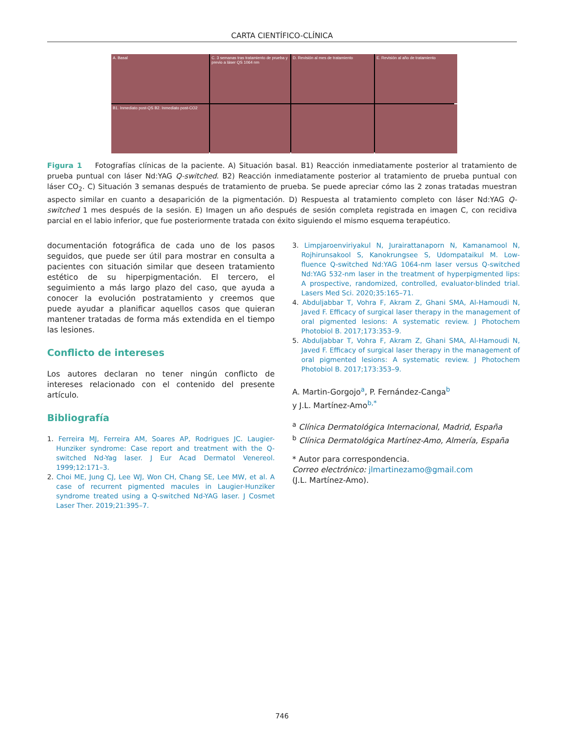CARTA CIENTÍFICO-CLÍNICA
A. Basal
C. 3 semanas tras tratamiento de prueba y previo a láser QS 1064 nm
D. Revisión al mes de tratamiento
E. Revisión al año de tratamiento
B1. Inmediato post-QS B2. Inmediato post-CO2
Figura 1 Fotografías clínicas de la paciente. A) Situación basal. B1) Reacción inmediatamente posterior al tratamiento de prueba puntual con láser Nd:YAG Q-switched. B2) Reacción inmediatamente posterior al tratamiento de prueba puntual con láser CO<sub>2</sub>. C) Situación 3 semanas después de tratamiento de prueba. Se puede apreciar cómo las 2 zonas tratadas muestran aspecto similar en cuanto a desaparición de la pigmentación. D) Respuesta al tratamiento completo con láser Nd:YAG Q-switched 1 mes después de la sesión. E) Imagen un año después de sesión completa registrada en imagen C, con recidiva parcial en el labio inferior, que fue posteriormente tratada con éxito siguiendo el mismo esquema terapéutico.
documentación fotográfica de cada uno de los pasos seguidos, que puede ser útil para mostrar en consulta a pacientes con situación similar que deseen tratamiento estético de su hiperpigmentación. El tercero, el seguimiento a más largo plazo del caso, que ayuda a conocer la evolución postratamiento y creemos que puede ayudar a planificar aquellos casos que quieran mantener tratadas de forma más extendida en el tiempo las lesiones.
Conflicto de intereses
Los autores declaran no tener ningún conflicto de intereses relacionado con el contenido del presente artículo.
Bibliografía
1. Ferreira MJ, Ferreira AM, Soares AP, Rodrigues JC. Laugier-Hunziker syndrome: Case report and treatment with the Q-switched Nd-Yag laser. J Eur Acad Dermatol Venereol. 1999;12:171–3.
2. Choi ME, Jung CJ, Lee WJ, Won CH, Chang SE, Lee MW, et al. A case of recurrent pigmented macules in Laugier-Hunziker syndrome treated using a Q-switched Nd-YAG laser. J Cosmet Laser Ther. 2019;21:395–7.
3. Limpjaroenviriyakul N, Jurairattanaporn N, Kamanamool N, Rojhirunsakool S, Kanokrungsee S, Udompataikul M. Low-fluence Q-switched Nd:YAG 1064-nm laser versus Q-switched Nd:YAG 532-nm laser in the treatment of hyperpigmented lips: A prospective, randomized, controlled, evaluator-blinded trial. Lasers Med Sci. 2020;35:165–71.
4. Abduljabbar T, Vohra F, Akram Z, Ghani SMA, Al-Hamoudi N, Javed F. Efficacy of surgical laser therapy in the management of oral pigmented lesions: A systematic review. J Photochem Photobiol B. 2017;173:353–9.
5. Abduljabbar T, Vohra F, Akram Z, Ghani SMA, Al-Hamoudi N, Javed F. Efficacy of surgical laser therapy in the management of oral pigmented lesions: A systematic review. J Photochem Photobiol B. 2017;173:353–9.
A. Martin-Gorgojo<sup>a</sup>, P. Fernández-Canga<sup>b</sup>
y J.L. Martínez-Amo<sup>b,*</sup>
<sup>a</sup> Clínica Dermatológica Internacional, Madrid, España
<sup>b</sup> Clínica Dermatológica Martínez-Amo, Almería, España
* Autor para correspondencia.
Correo electrónico: jlmartinezamo@gmail.com
(J.L. Martínez-Amo).
746